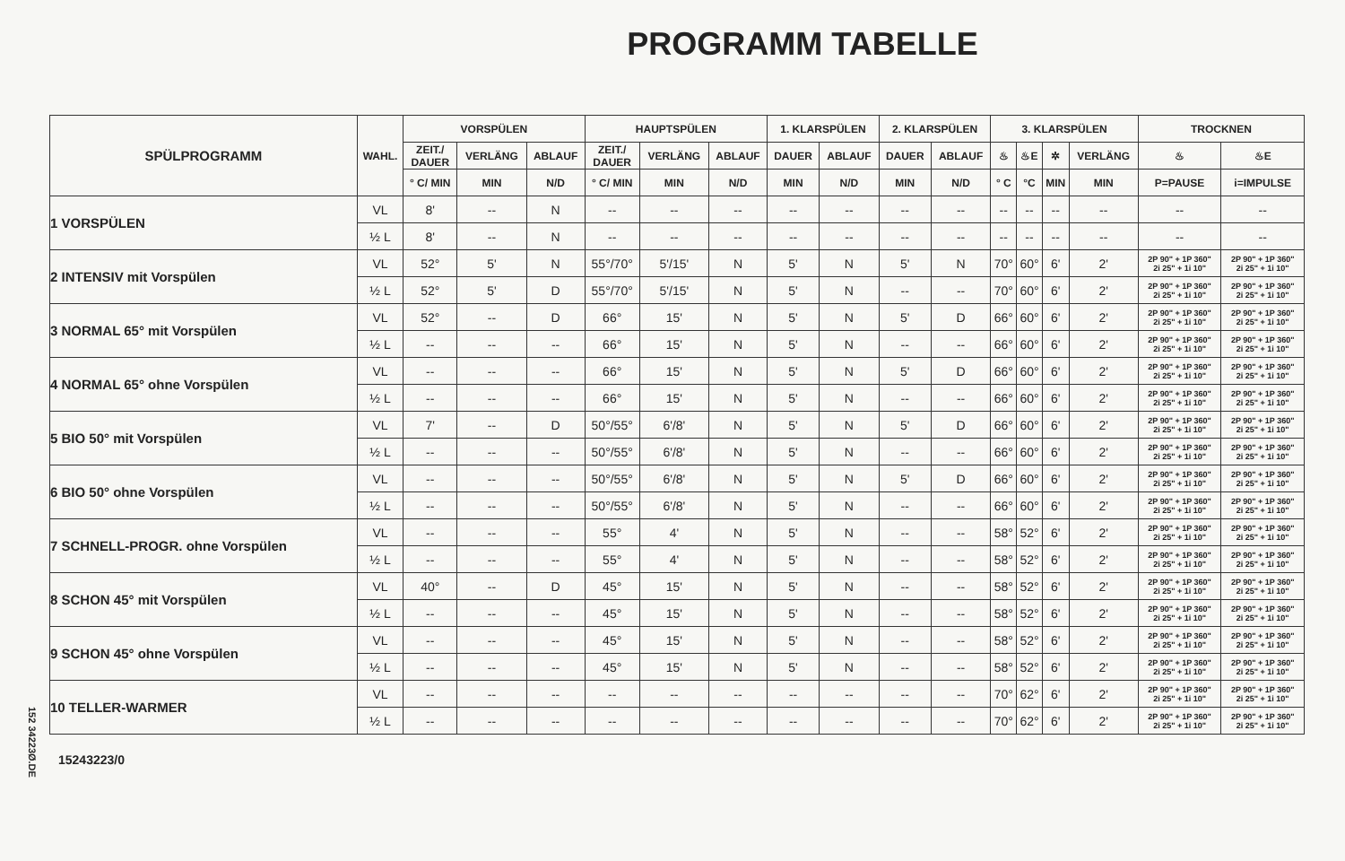PROGRAMM TABELLE
152 34223Ø.DE
| SPÜLPROGRAMM | WAHL. | VORSPÜLEN | | | HAUPTSPÜLEN | | | 1. KLARSPÜLEN | | 2. KLARSPÜLEN | | 3. KLARSPÜLEN | | | | TROCKNEN | |
| --- | --- | --- | --- | --- | --- | --- | --- | --- | --- | --- | --- | --- | --- | --- | --- | --- | --- |
| | | ZEIT./ DAUER | VERLÄNG | ABLAUF | ZEIT./ DAUER | VERLÄNG | ABLAUF | DAUER | ABLAUF | DAUER | ABLAUF | ♨ | ♨E | ✲ | VERLÄNG | ♨ | ♨E |
| | | ° C/ MIN | MIN | N/D | ° C/ MIN | MIN | N/D | MIN | N/D | MIN | N/D | ° C | °C | MIN | MIN | P=PAUSE | i=IMPULSE |
| 1 VORSPÜLEN | VL | 8' | -- | N | -- | -- | -- | -- | -- | -- | -- | -- | -- | -- | -- | -- | -- |
| | ½ L | 8' | -- | N | -- | -- | -- | -- | -- | -- | -- | -- | -- | -- | -- | -- | -- |
| 2 INTENSIV mit Vorspülen | VL | 52° | 5' | N | 55°/70° | 5'/15' | N | 5' | N | 5' | N | 70° | 60° | 6' | 2' | 2P 90" + 1P 360" 2i 25" + 1i 10" | 2P 90" + 1P 360" 2i 25" + 1i 10" |
| | ½ L | 52° | 5' | D | 55°/70° | 5'/15' | N | 5' | N | -- | -- | 70° | 60° | 6' | 2' | 2P 90" + 1P 360" 2i 25" + 1i 10" | 2P 90" + 1P 360" 2i 25" + 1i 10" |
| 3 NORMAL 65° mit Vorspülen | VL | 52° | -- | D | 66° | 15' | N | 5' | N | 5' | D | 66° | 60° | 6' | 2' | 2P 90" + 1P 360" 2i 25" + 1i 10" | 2P 90" + 1P 360" 2i 25" + 1i 10" |
| | ½ L | -- | -- | -- | 66° | 15' | N | 5' | N | -- | -- | 66° | 60° | 6' | 2' | 2P 90" + 1P 360" 2i 25" + 1i 10" | 2P 90" + 1P 360" 2i 25" + 1i 10" |
| 4 NORMAL 65° ohne Vorspülen | VL | -- | -- | -- | 66° | 15' | N | 5' | N | 5' | D | 66° | 60° | 6' | 2' | 2P 90" + 1P 360" 2i 25" + 1i 10" | 2P 90" + 1P 360" 2i 25" + 1i 10" |
| | ½ L | -- | -- | -- | 66° | 15' | N | 5' | N | -- | -- | 66° | 60° | 6' | 2' | 2P 90" + 1P 360" 2i 25" + 1i 10" | 2P 90" + 1P 360" 2i 25" + 1i 10" |
| 5 BIO 50° mit Vorspülen | VL | 7' | -- | D | 50°/55° | 6'/8' | N | 5' | N | 5' | D | 66° | 60° | 6' | 2' | 2P 90" + 1P 360" 2i 25" + 1i 10" | 2P 90" + 1P 360" 2i 25" + 1i 10" |
| | ½ L | -- | -- | -- | 50°/55° | 6'/8' | N | 5' | N | -- | -- | 66° | 60° | 6' | 2' | 2P 90" + 1P 360" 2i 25" + 1i 10" | 2P 90" + 1P 360" 2i 25" + 1i 10" |
| 6 BIO 50° ohne Vorspülen | VL | -- | -- | -- | 50°/55° | 6'/8' | N | 5' | N | 5' | D | 66° | 60° | 6' | 2' | 2P 90" + 1P 360" 2i 25" + 1i 10" | 2P 90" + 1P 360" 2i 25" + 1i 10" |
| | ½ L | -- | -- | -- | 50°/55° | 6'/8' | N | 5' | N | -- | -- | 66° | 60° | 6' | 2' | 2P 90" + 1P 360" 2i 25" + 1i 10" | 2P 90" + 1P 360" 2i 25" + 1i 10" |
| 7 SCHNELL-PROGR. ohne Vorspülen | VL | -- | -- | -- | 55° | 4' | N | 5' | N | -- | -- | 58° | 52° | 6' | 2' | 2P 90" + 1P 360" 2i 25" + 1i 10" | 2P 90" + 1P 360" 2i 25" + 1i 10" |
| | ½ L | -- | -- | -- | 55° | 4' | N | 5' | N | -- | -- | 58° | 52° | 6' | 2' | 2P 90" + 1P 360" 2i 25" + 1i 10" | 2P 90" + 1P 360" 2i 25" + 1i 10" |
| 8 SCHON 45° mit Vorspülen | VL | 40° | -- | D | 45° | 15' | N | 5' | N | -- | -- | 58° | 52° | 6' | 2' | 2P 90" + 1P 360" 2i 25" + 1i 10" | 2P 90" + 1P 360" 2i 25" + 1i 10" |
| | ½ L | -- | -- | -- | 45° | 15' | N | 5' | N | -- | -- | 58° | 52° | 6' | 2' | 2P 90" + 1P 360" 2i 25" + 1i 10" | 2P 90" + 1P 360" 2i 25" + 1i 10" |
| 9 SCHON 45° ohne Vorspülen | VL | -- | -- | -- | 45° | 15' | N | 5' | N | -- | -- | 58° | 52° | 6' | 2' | 2P 90" + 1P 360" 2i 25" + 1i 10" | 2P 90" + 1P 360" 2i 25" + 1i 10" |
| | ½ L | -- | -- | -- | 45° | 15' | N | 5' | N | -- | -- | 58° | 52° | 6' | 2' | 2P 90" + 1P 360" 2i 25" + 1i 10" | 2P 90" + 1P 360" 2i 25" + 1i 10" |
| 10 TELLER-WARMER | VL | -- | -- | -- | -- | -- | -- | -- | -- | -- | -- | 70° | 62° | 6' | 2' | 2P 90" + 1P 360" 2i 25" + 1i 10" | 2P 90" + 1P 360" 2i 25" + 1i 10" |
| | ½ L | -- | -- | -- | -- | -- | -- | -- | -- | -- | -- | 70° | 62° | 6' | 2' | 2P 90" + 1P 360" 2i 25" + 1i 10" | 2P 90" + 1P 360" 2i 25" + 1i 10" |
15243223/0